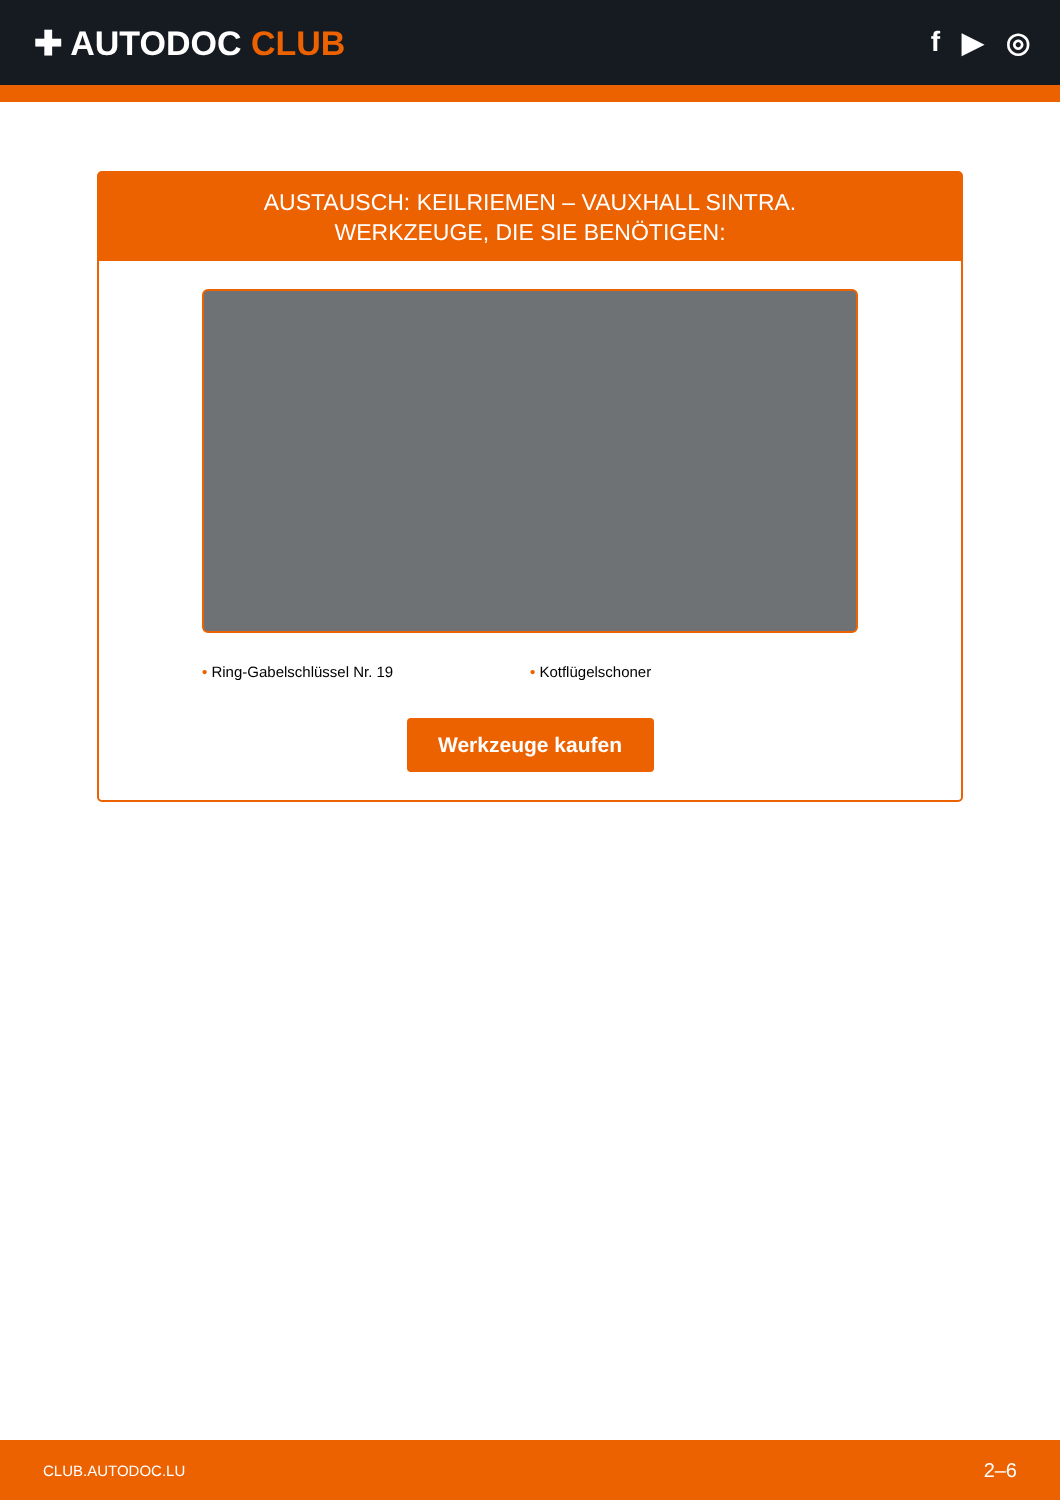✚ AUTODOC CLUB
f ▶ ◎
AUSTAUSCH: KEILRIEMEN – VAUXHALL SINTRA.
WERKZEUGE, DIE SIE BENÖTIGEN:
• Ring-Gabelschlüssel Nr. 19 • Kotflügelschoner
Werkzeuge kaufen
CLUB.AUTODOC.LU 2–6